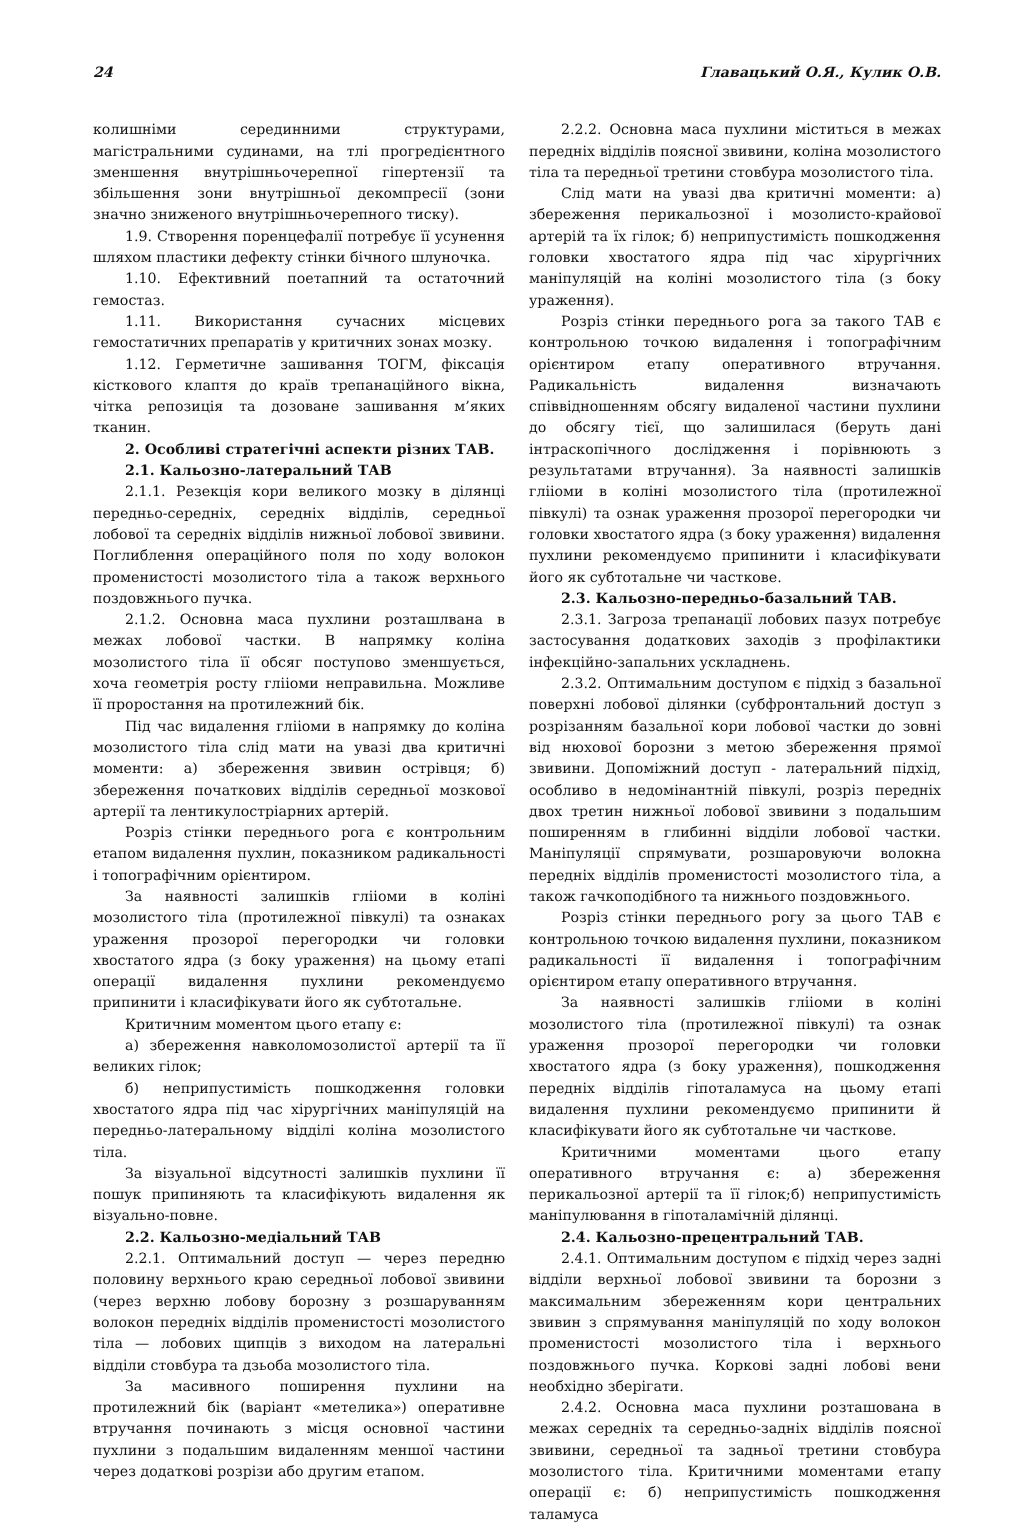24 Главацький О.Я., Кулик О.В.
колишніми серединними структурами, магістральними судинами, на тлі прогредієнтного зменшення внутрішньочерепної гіпертензії та збільшення зони внутрішньої декомпресії (зони значно зниженого внутрішньочерепного тиску).
1.9. Створення поренцефалії потребує її усунення шляхом пластики дефекту стінки бічного шлуночка.
1.10. Ефективний поетапний та остаточний гемостаз.
1.11. Використання сучасних місцевих гемостатичних препаратів у критичних зонах мозку.
1.12. Герметичне зашивання ТОГМ, фіксація кісткового клаптя до країв трепанаційного вікна, чітка репозиція та дозоване зашивання м’яких тканин.
2. Особливі стратегічні аспекти різних ТАВ.
2.1. Кальозно-латеральний ТАВ
2.1.1. Резекція кори великого мозку в ділянці передньо-середніх, середніх відділів, середньої лобової та середніх відділів нижньої лобової звивини. Поглиблення операційного поля по ходу волокон променистості мозолистого тіла а також верхнього поздовжнього пучка.
2.1.2. Основна маса пухлини розташлвана в межах лобової частки. В напрямку коліна мозолистого тіла її обсяг поступово зменшується, хоча геометрія росту глііоми неправильна. Можливе її проростання на протилежний бік.
Під час видалення глііоми в напрямку до коліна мозолистого тіла слід мати на увазі два критичні моменти: а) збереження звивин острівця; б) збереження початкових відділів середньої мозкової артерії та лентикулостріарних артерій.
Розріз стінки переднього рога є контрольним етапом видалення пухлин, показником радикальності і топографічним орієнтиром.
За наявності залишків глііоми в коліні мозолистого тіла (протилежної півкулі) та ознаках ураження прозорої перегородки чи головки хвостатого ядра (з боку ураження) на цьому етапі операції видалення пухлини рекомендуємо припинити і класифікувати його як субтотальне.
Критичним моментом цього етапу є:
а) збереження навколомозолистої артерії та її великих гілок;
б) неприпустимість пошкодження головки хвостатого ядра під час хірургічних маніпуляцій на передньо-латеральному відділі коліна мозолистого тіла.
За візуальної відсутності залишків пухлини її пошук припиняють та класифікують видалення як візуально-повне.
2.2. Кальозно-медіальний ТАВ
2.2.1. Оптимальний доступ — через передню половину верхнього краю середньої лобової звивини (через верхню лобову борозну з розшаруванням волокон передніх відділів променистості мозолистого тіла — лобових щипців з виходом на латеральні відділи стовбура та дзьоба мозолистого тіла.
За масивного поширення пухлини на протилежний бік (варіант «метелика») оперативне втручання починають з місця основної частини пухлини з подальшим видаленням меншої частини через додаткові розрізи або другим етапом.
2.2.2. Основна маса пухлини міститься в межах передніх відділів поясної звивини, коліна мозолистого тіла та передньої третини стовбура мозолистого тіла.
Слід мати на увазі два критичні моменти: а) збереження перикальозної і мозолисто-крайової артерій та їх гілок; б) неприпустимість пошкодження головки хвостатого ядра під час хірургічних маніпуляцій на коліні мозолистого тіла (з боку ураження).
Розріз стінки переднього рога за такого ТАВ є контрольною точкою видалення і топографічним орієнтиром етапу оперативного втручання. Радикальність видалення визначають співвідношенням обсягу видаленої частини пухлини до обсягу тієї, що залишилася (беруть дані інтраскопічного дослідження і порівнюють з результатами втручання). За наявності залишків глііоми в коліні мозолистого тіла (протилежної півкулі) та ознак ураження прозорої перегородки чи головки хвостатого ядра (з боку ураження) видалення пухлини рекомендуємо припинити і класифікувати його як субтотальне чи часткове.
2.3. Кальозно-передньо-базальний ТАВ.
2.3.1. Загроза трепанації лобових пазух потребує застосування додаткових заходів з профілактики інфекційно-запальних ускладнень.
2.3.2. Оптимальним доступом є підхід з базальної поверхні лобової ділянки (субфронтальний доступ з розрізанням базальної кори лобової частки до зовні від нюхової борозни з метою збереження прямої звивини. Допоміжний доступ - латеральний підхід, особливо в недомінантній півкулі, розріз передніх двох третин нижньої лобової звивини з подальшим поширенням в глибинні відділи лобової частки. Маніпуляції спрямувати, розшаровуючи волокна передніх відділів променистості мозолистого тіла, а також гачкоподібного та нижнього поздовжнього.
Розріз стінки переднього рогу за цього ТАВ є контрольною точкою видалення пухлини, показником радикальності її видалення і топографічним орієнтиром етапу оперативного втручання.
За наявності залишків глііоми в коліні мозолистого тіла (протилежної півкулі) та ознак ураження прозорої перегородки чи головки хвостатого ядра (з боку ураження), пошкодження передніх відділів гіпоталамуса на цьому етапі видалення пухлини рекомендуємо припинити й класифікувати його як субтотальне чи часткове.
Критичними моментами цього етапу оперативного втручання є: а) збереження перикальозної артерії та її гілок;б) неприпустимість маніпулювання в гіпоталамічній ділянці.
2.4. Кальозно-прецентральний ТАВ.
2.4.1. Оптимальним доступом є підхід через задні відділи верхньої лобової звивини та борозни з максимальним збереженням кори центральних звивин з спрямування маніпуляцій по ходу волокон променистості мозолистого тіла і верхнього поздовжнього пучка. Коркові задні лобові вени необхідно зберігати.
2.4.2. Основна маса пухлини розташована в межах середніх та середньо-задніх відділів поясної звивини, середньої та задньої третини стовбура мозолистого тіла. Критичними моментами етапу операції є: б) неприпустимість пошкодження таламуса